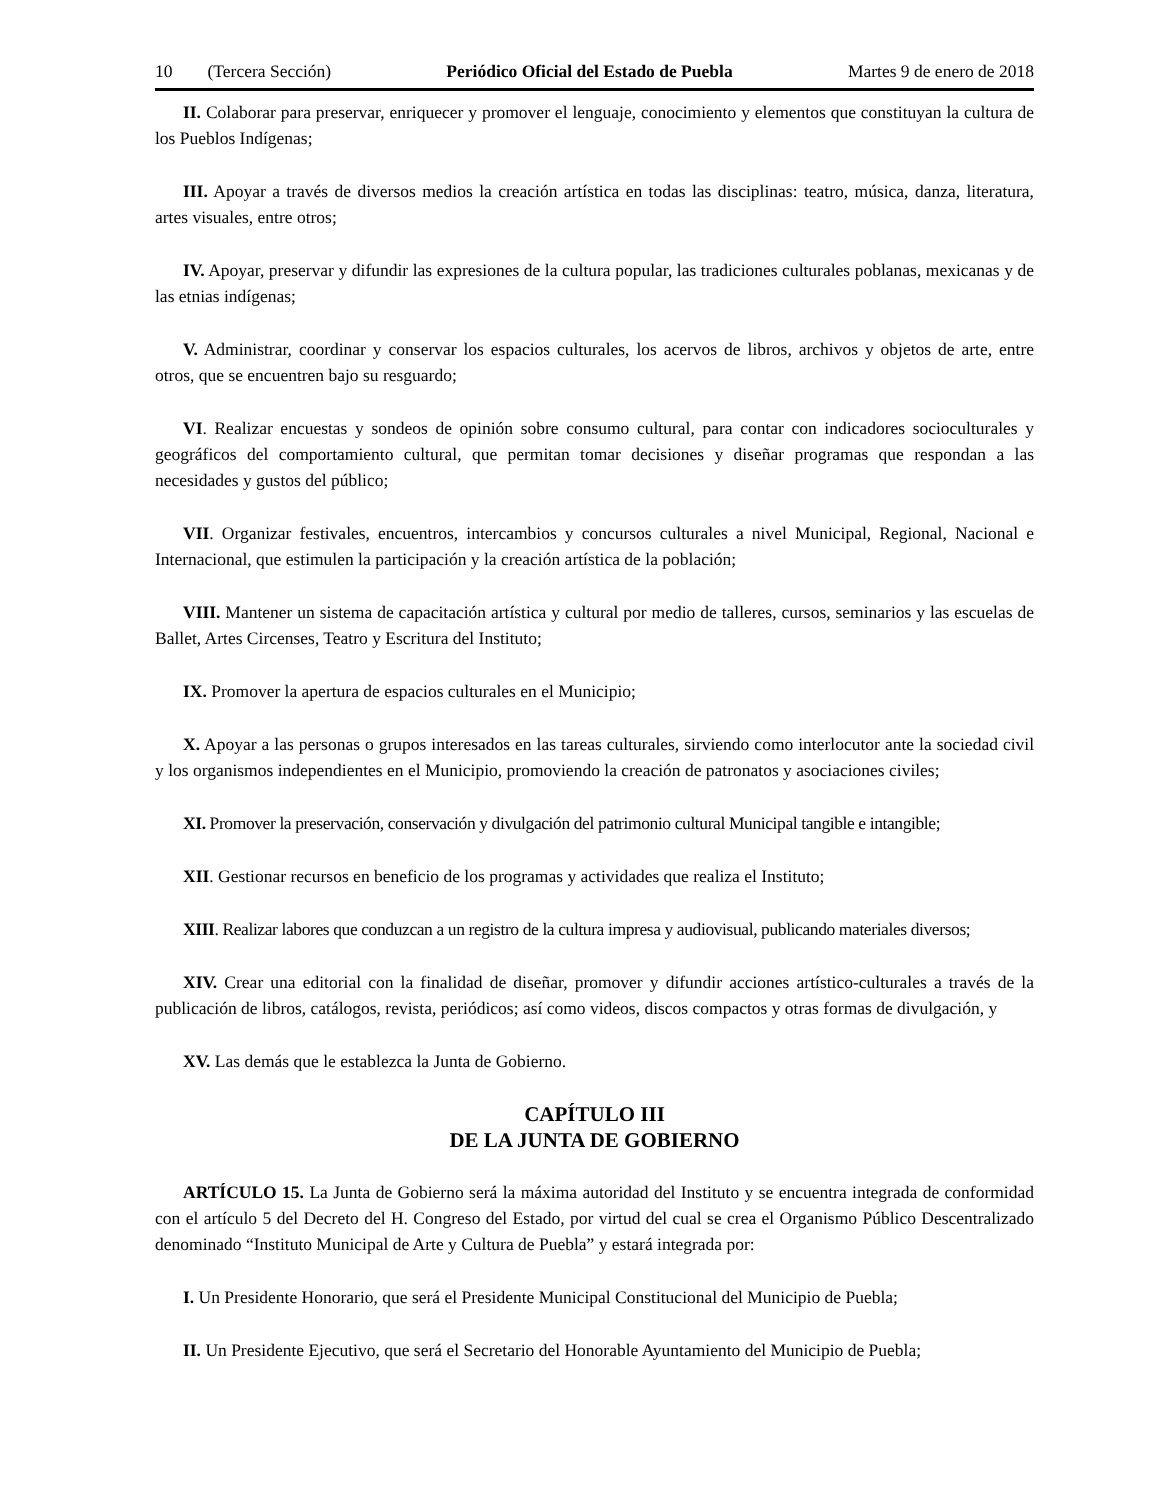10 (Tercera Sección) Periódico Oficial del Estado de Puebla Martes 9 de enero de 2018
II. Colaborar para preservar, enriquecer y promover el lenguaje, conocimiento y elementos que constituyan la cultura de los Pueblos Indígenas;
III. Apoyar a través de diversos medios la creación artística en todas las disciplinas: teatro, música, danza, literatura, artes visuales, entre otros;
IV. Apoyar, preservar y difundir las expresiones de la cultura popular, las tradiciones culturales poblanas, mexicanas y de las etnias indígenas;
V. Administrar, coordinar y conservar los espacios culturales, los acervos de libros, archivos y objetos de arte, entre otros, que se encuentren bajo su resguardo;
VI. Realizar encuestas y sondeos de opinión sobre consumo cultural, para contar con indicadores socioculturales y geográficos del comportamiento cultural, que permitan tomar decisiones y diseñar programas que respondan a las necesidades y gustos del público;
VII. Organizar festivales, encuentros, intercambios y concursos culturales a nivel Municipal, Regional, Nacional e Internacional, que estimulen la participación y la creación artística de la población;
VIII. Mantener un sistema de capacitación artística y cultural por medio de talleres, cursos, seminarios y las escuelas de Ballet, Artes Circenses, Teatro y Escritura del Instituto;
IX. Promover la apertura de espacios culturales en el Municipio;
X. Apoyar a las personas o grupos interesados en las tareas culturales, sirviendo como interlocutor ante la sociedad civil y los organismos independientes en el Municipio, promoviendo la creación de patronatos y asociaciones civiles;
XI. Promover la preservación, conservación y divulgación del patrimonio cultural Municipal tangible e intangible;
XII. Gestionar recursos en beneficio de los programas y actividades que realiza el Instituto;
XIII. Realizar labores que conduzcan a un registro de la cultura impresa y audiovisual, publicando materiales diversos;
XIV. Crear una editorial con la finalidad de diseñar, promover y difundir acciones artístico-culturales a través de la publicación de libros, catálogos, revista, periódicos; así como videos, discos compactos y otras formas de divulgación, y
XV. Las demás que le establezca la Junta de Gobierno.
CAPÍTULO III
DE LA JUNTA DE GOBIERNO
ARTÍCULO 15. La Junta de Gobierno será la máxima autoridad del Instituto y se encuentra integrada de conformidad con el artículo 5 del Decreto del H. Congreso del Estado, por virtud del cual se crea el Organismo Público Descentralizado denominado “Instituto Municipal de Arte y Cultura de Puebla” y estará integrada por:
I. Un Presidente Honorario, que será el Presidente Municipal Constitucional del Municipio de Puebla;
II. Un Presidente Ejecutivo, que será el Secretario del Honorable Ayuntamiento del Municipio de Puebla;